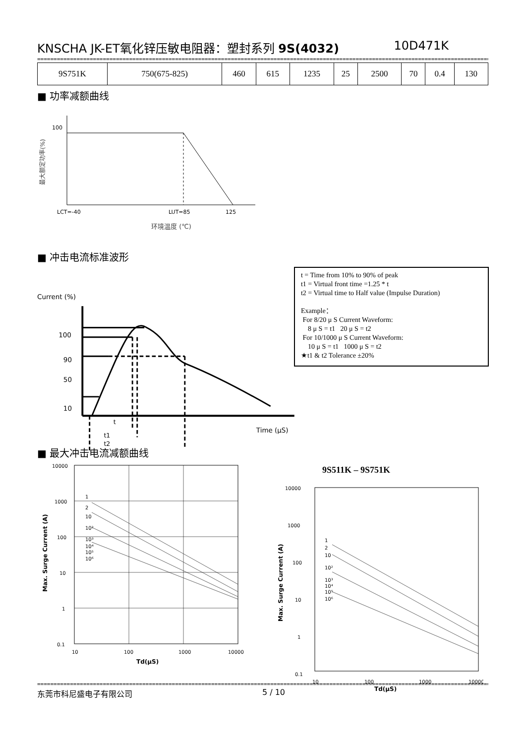KNSCHA JK-ET氧化锌压敏电阻器：塑封系列 9S(4032) 10D471K
==========================================================================================================================================
| 9S751K | 750(675-825) | 460 | 615 | 1235 | 25 | 2500 | 70 | 0.4 | 130 |
■ 功率减额曲线
100
LCT=-40
LUT=85
125
环境温度 (℃)
最大额定功率(%)
■ 冲击电流标准波形
Current (%)
100
90
50
10
Time (μS)
t
t1
t2
t = Time from 10% to 90% of peak
t1 = Virtual front time =1.25 * t
t2 = Virtual time to Half value (Impulse Duration)
Example：
For 8/20 μ S Current Waveform:
8 μ S = t1 20 μ S = t2
For 10/1000 μ S Current Waveform:
10 μ S = t1 1000 μ S = t2
★t1 & t2 Tolerance ±20%
■ 最大冲击电流减额曲线
10000
1000
100
10
1
0.1
10
100
1000
10000
1
2
10
10²
10³
10⁴
10⁵
10⁶
Td(μS)
Max. Surge Current (A)
9S511K – 9S751K
10000
1000
100
10
1
0.1
10
100
1000
10000
1
2
10
10²
10³
10⁴
10⁵
10⁶
Td(μS)
Max. Surge Current (A)
==========================================================================================================================================
东莞市科尼盛电子有限公司 5 / 10